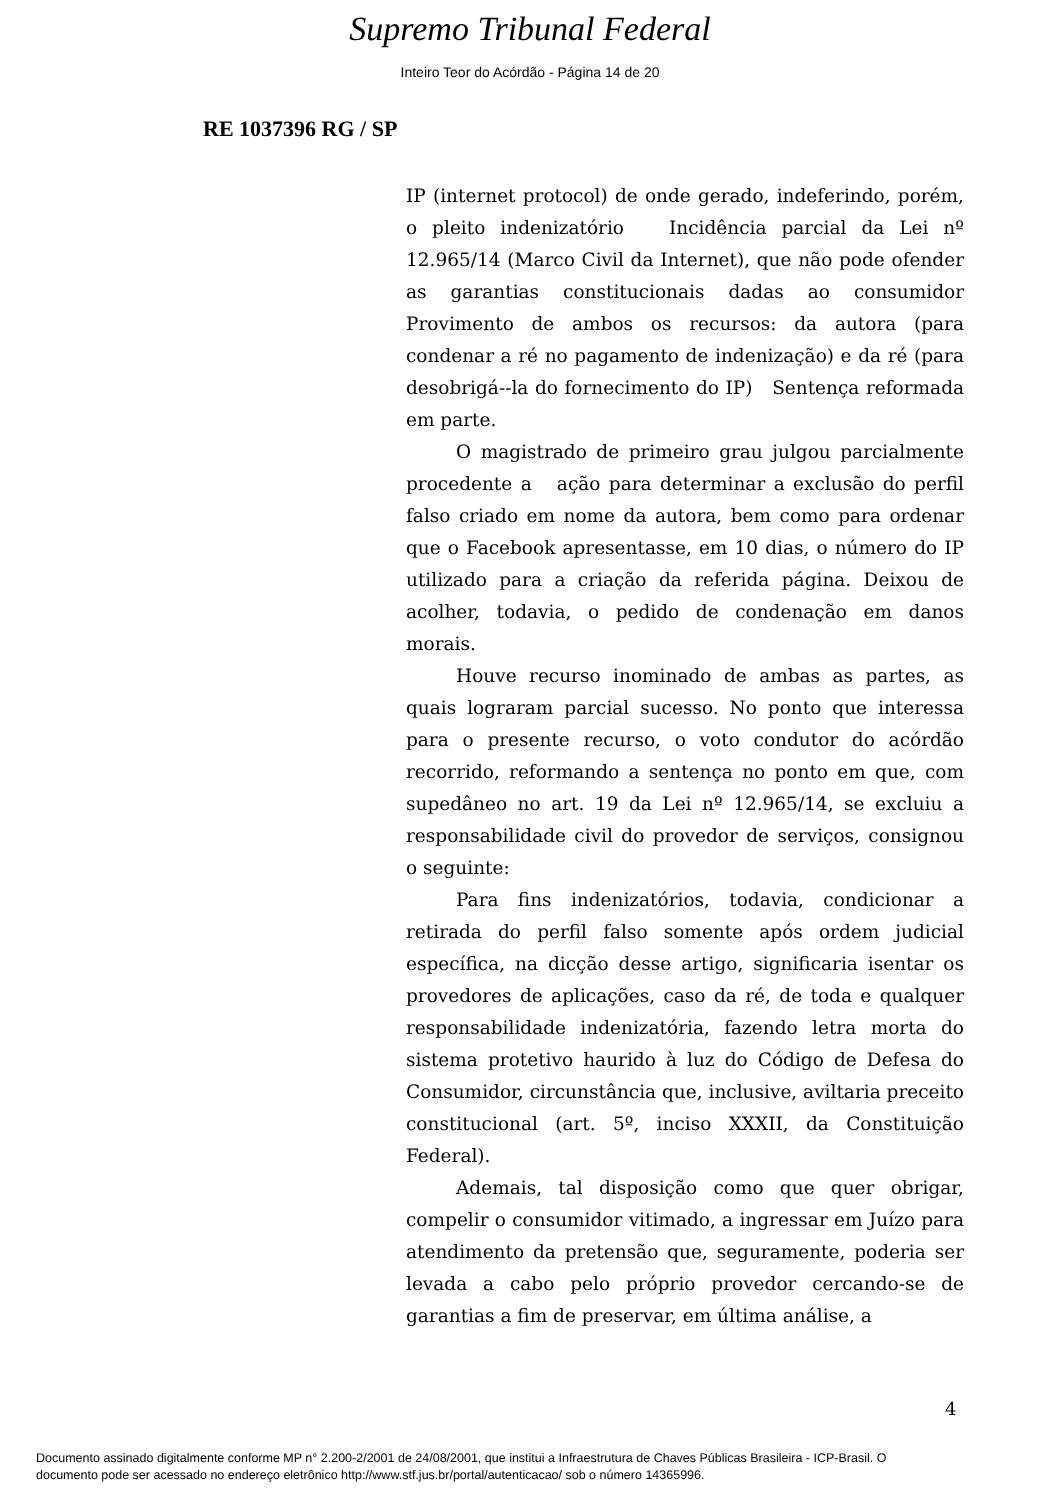Supremo Tribunal Federal
Inteiro Teor do Acórdão - Página 14 de 20
RE 1037396 RG / SP
IP (internet protocol) de onde gerado, indeferindo, porém, o pleito indenizatório Incidência parcial da Lei nº 12.965/14 (Marco Civil da Internet), que não pode ofender as garantias constitucionais dadas ao consumidor Provimento de ambos os recursos: da autora (para condenar a ré no pagamento de indenização) e da ré (para desobrigá--la do fornecimento do IP) Sentença reformada em parte.
O magistrado de primeiro grau julgou parcialmente procedente a ação para determinar a exclusão do perfil falso criado em nome da autora, bem como para ordenar que o Facebook apresentasse, em 10 dias, o número do IP utilizado para a criação da referida página. Deixou de acolher, todavia, o pedido de condenação em danos morais.
Houve recurso inominado de ambas as partes, as quais lograram parcial sucesso. No ponto que interessa para o presente recurso, o voto condutor do acórdão recorrido, reformando a sentença no ponto em que, com supedâneo no art. 19 da Lei nº 12.965/14, se excluiu a responsabilidade civil do provedor de serviços, consignou o seguinte:
Para fins indenizatórios, todavia, condicionar a retirada do perfil falso somente após ordem judicial específica, na dicção desse artigo, significaria isentar os provedores de aplicações, caso da ré, de toda e qualquer responsabilidade indenizatória, fazendo letra morta do sistema protetivo haurido à luz do Código de Defesa do Consumidor, circunstância que, inclusive, aviltaria preceito constitucional (art. 5º, inciso XXXII, da Constituição Federal).
Ademais, tal disposição como que quer obrigar, compelir o consumidor vitimado, a ingressar em Juízo para atendimento da pretensão que, seguramente, poderia ser levada a cabo pelo próprio provedor cercando-se de garantias a fim de preservar, em última análise, a
4
Documento assinado digitalmente conforme MP n° 2.200-2/2001 de 24/08/2001, que institui a Infraestrutura de Chaves Públicas Brasileira - ICP-Brasil. O
documento pode ser acessado no endereço eletrônico http://www.stf.jus.br/portal/autenticacao/ sob o número 14365996.